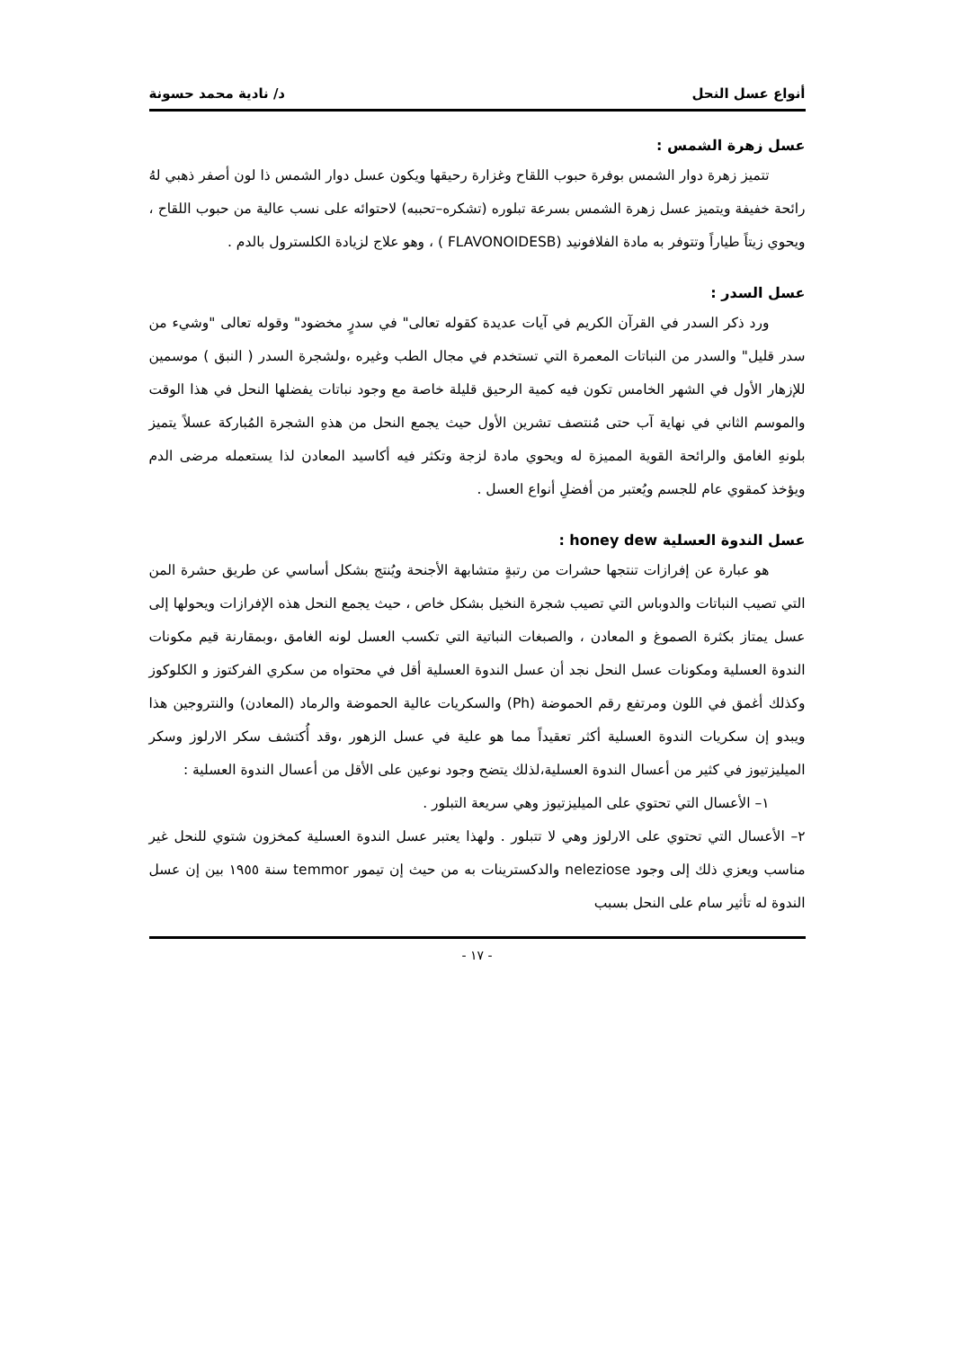أنواع عسل النحل د/ نادية محمد حسونة
عسل زهرة الشمس :
تتميز زهرة دوار الشمس بوفرة حبوب اللقاح وغزارة رحيقها ويكون عسل دوار الشمس ذا لون أصفر ذهبي لهُ رائحة خفيفة ويتميز عسل زهرة الشمس بسرعة تبلوره (تشكره–تحببه) لاحتوائه على نسب عالية من حبوب اللقاح ، ويحوي زيتاً طياراً وتتوفر به مادة الفلافونيد (FLAVONOIDESB ) ، وهو علاج لزيادة الكلسترول بالدم .
عسل السدر :
ورد ذكر السدر في القرآن الكريم في آيات عديدة كقوله تعالى" في سدرٍ مخضود" وقوله تعالى "وشيء من سدر قليل" والسدر من النباتات المعمرة التي تستخدم في مجال الطب وغيره ،ولشجرة السدر ( النبق ) موسمين للإزهار الأول في الشهر الخامس تكون فيه كمية الرحيق قليلة خاصة مع وجود نباتات يفضلها النحل في هذا الوقت والموسم الثاني في نهاية آب حتى مُنتصف تشرين الأول حيث يجمع النحل من هذهِ الشجرة المُباركة عسلاً يتميز بلونهِ الغامق والرائحة القوية المميزة له ويحوي مادة لزجة وتكثر فيه أكاسيد المعادن لذا يستعمله مرضى الدم ويؤخذ كمقوي عام للجسم ويُعتبر من أفضلِ أنواع العسل .
عسل الندوة العسلية honey dew :
هو عبارة عن إفرازات تنتجها حشرات من رتبةٍ متشابهة الأجنحة ويُنتج بشكل أساسي عن طريق حشرة المن التي تصيب النباتات والدوباس التي تصيب شجرة النخيل بشكل خاص ، حيث يجمع النحل هذه الإفرازات ويحولها إلى عسل يمتاز بكثرة الصموغ و المعادن ، والصبغات النباتية التي تكسب العسل لونه الغامق ،وبمقارنة قيم مكونات الندوة العسلية ومكونات عسل النحل نجد أن عسل الندوة العسلية أقل في محتواه من سكري الفركتوز و الكلوكوز وكذلك أغمق في اللون ومرتفع رقم الحموضة (Ph) والسكريات عالية الحموضة والرماد (المعادن) والنتروجين هذا ويبدو إن سكريات الندوة العسلية أكثر تعقيداً مما هو علية في عسل الزهور ،وقد أُكتشف سكر الارلوز وسكر الميليزتيوز في كثير من أعسال الندوة العسلية،لذلك يتضح وجود نوعين على الأقل من أعسال الندوة العسلية :
١– الأعسال التي تحتوي على الميليزتيوز وهي سريعة التبلور .
٢– الأعسال التي تحتوي على الارلوز وهي لا تتبلور . ولهذا يعتبر عسل الندوة العسلية كمخزون شتوي للنحل غير مناسب ويعزي ذلك إلى وجود neleziose والدكسترينات به من حيث إن تيمور temmor سنة ١٩٥٥ بين إن عسل الندوة له تأثير سام على النحل بسبب
- ١٧ -